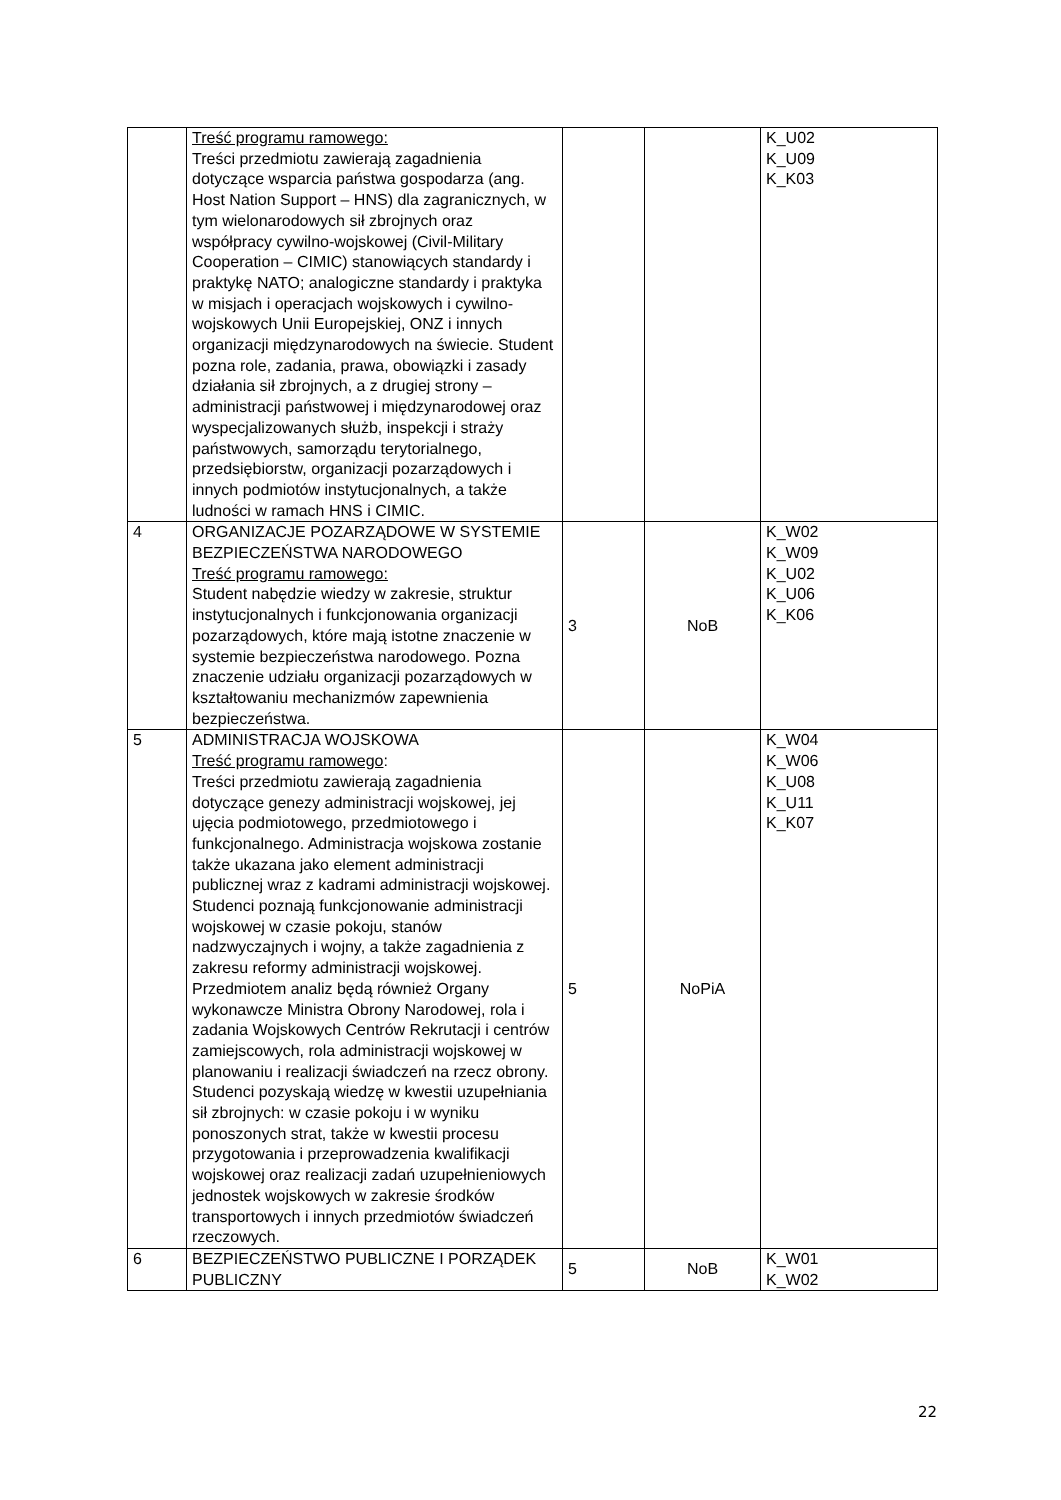| | Treść programu ramowego: Treści przedmiotu zawierają zagadnienia dotyczące wsparcia państwa gospodarza (ang. Host Nation Support – HNS) dla zagranicznych, w tym wielonarodowych sił zbrojnych oraz współpracy cywilno-wojskowej (Civil-Military Cooperation – CIMIC) stanowiących standardy i praktykę NATO; analogiczne standardy i praktyka w misjach i operacjach wojskowych i cywilno-wojskowych Unii Europejskiej, ONZ i innych organizacji międzynarodowych na świecie. Student pozna role, zadania, prawa, obowiązki i zasady działania sił zbrojnych, a z drugiej strony – administracji państwowej i międzynarodowej oraz wyspecjalizowanych służb, inspekcji i straży państwowych, samorządu terytorialnego, przedsiębiorstw, organizacji pozarządowych i innych podmiotów instytucjonalnych, a także ludności w ramach HNS i CIMIC. | | | K_U02 K_U09 K_K03 |
| 4 | ORGANIZACJE POZARZĄDOWE W SYSTEMIE BEZPIECZEŃSTWA NARODOWEGO Treść programu ramowego: Student nabędzie wiedzy w zakresie, struktur instytucjonalnych i funkcjonowania organizacji pozarządowych, które mają istotne znaczenie w systemie bezpieczeństwa narodowego. Pozna znaczenie udziału organizacji pozarządowych w kształtowaniu mechanizmów zapewnienia bezpieczeństwa. | 3 | NoB | K_W02 K_W09 K_U02 K_U06 K_K06 |
| 5 | ADMINISTRACJA WOJSKOWA Treść programu ramowego : Treści przedmiotu zawierają zagadnienia dotyczące genezy administracji wojskowej, jej ujęcia podmiotowego, przedmiotowego i funkcjonalnego. Administracja wojskowa zostanie także ukazana jako element administracji publicznej wraz z kadrami administracji wojskowej. Studenci poznają funkcjonowanie administracji wojskowej w czasie pokoju, stanów nadzwyczajnych i wojny, a także zagadnienia z zakresu reformy administracji wojskowej. Przedmiotem analiz będą również Organy wykonawcze Ministra Obrony Narodowej, rola i zadania Wojskowych Centrów Rekrutacji i centrów zamiejscowych, rola administracji wojskowej w planowaniu i realizacji świadczeń na rzecz obrony. Studenci pozyskają wiedzę w kwestii uzupełniania sił zbrojnych: w czasie pokoju i w wyniku ponoszonych strat, także w kwestii procesu przygotowania i przeprowadzenia kwalifikacji wojskowej oraz realizacji zadań uzupełnieniowych jednostek wojskowych w zakresie środków transportowych i innych przedmiotów świadczeń rzeczowych. | 5 | NoPiA | K_W04 K_W06 K_U08 K_U11 K_K07 |
| 6 | BEZPIECZEŃSTWO PUBLICZNE I PORZĄDEK PUBLICZNY | 5 | NoB | K_W01 K_W02 |
22